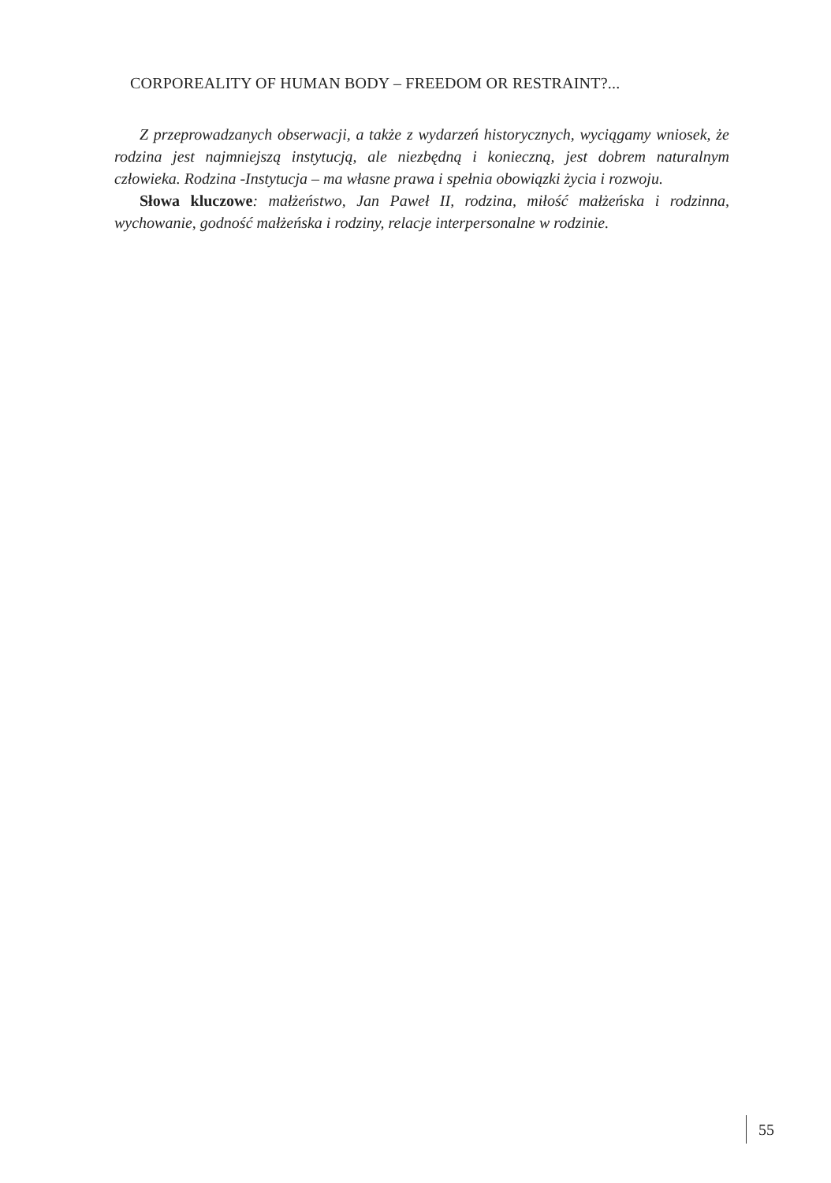CORPOREALITY OF HUMAN BODY – FREEDOM OR RESTRAINT?...
Z przeprowadzanych obserwacji, a także z wydarzeń historycznych, wyciągamy wniosek, że rodzina jest najmniejszą instytucją, ale niezbędną i konieczną, jest dobrem naturalnym człowieka. Rodzina -Instytucja – ma własne prawa i spełnia obowiązki życia i rozwoju.
Słowa kluczowe: małżeństwo, Jan Paweł II, rodzina, miłość małżeńska i rodzinna, wychowanie, godność małżeńska i rodziny, relacje interpersonalne w rodzinie.
55